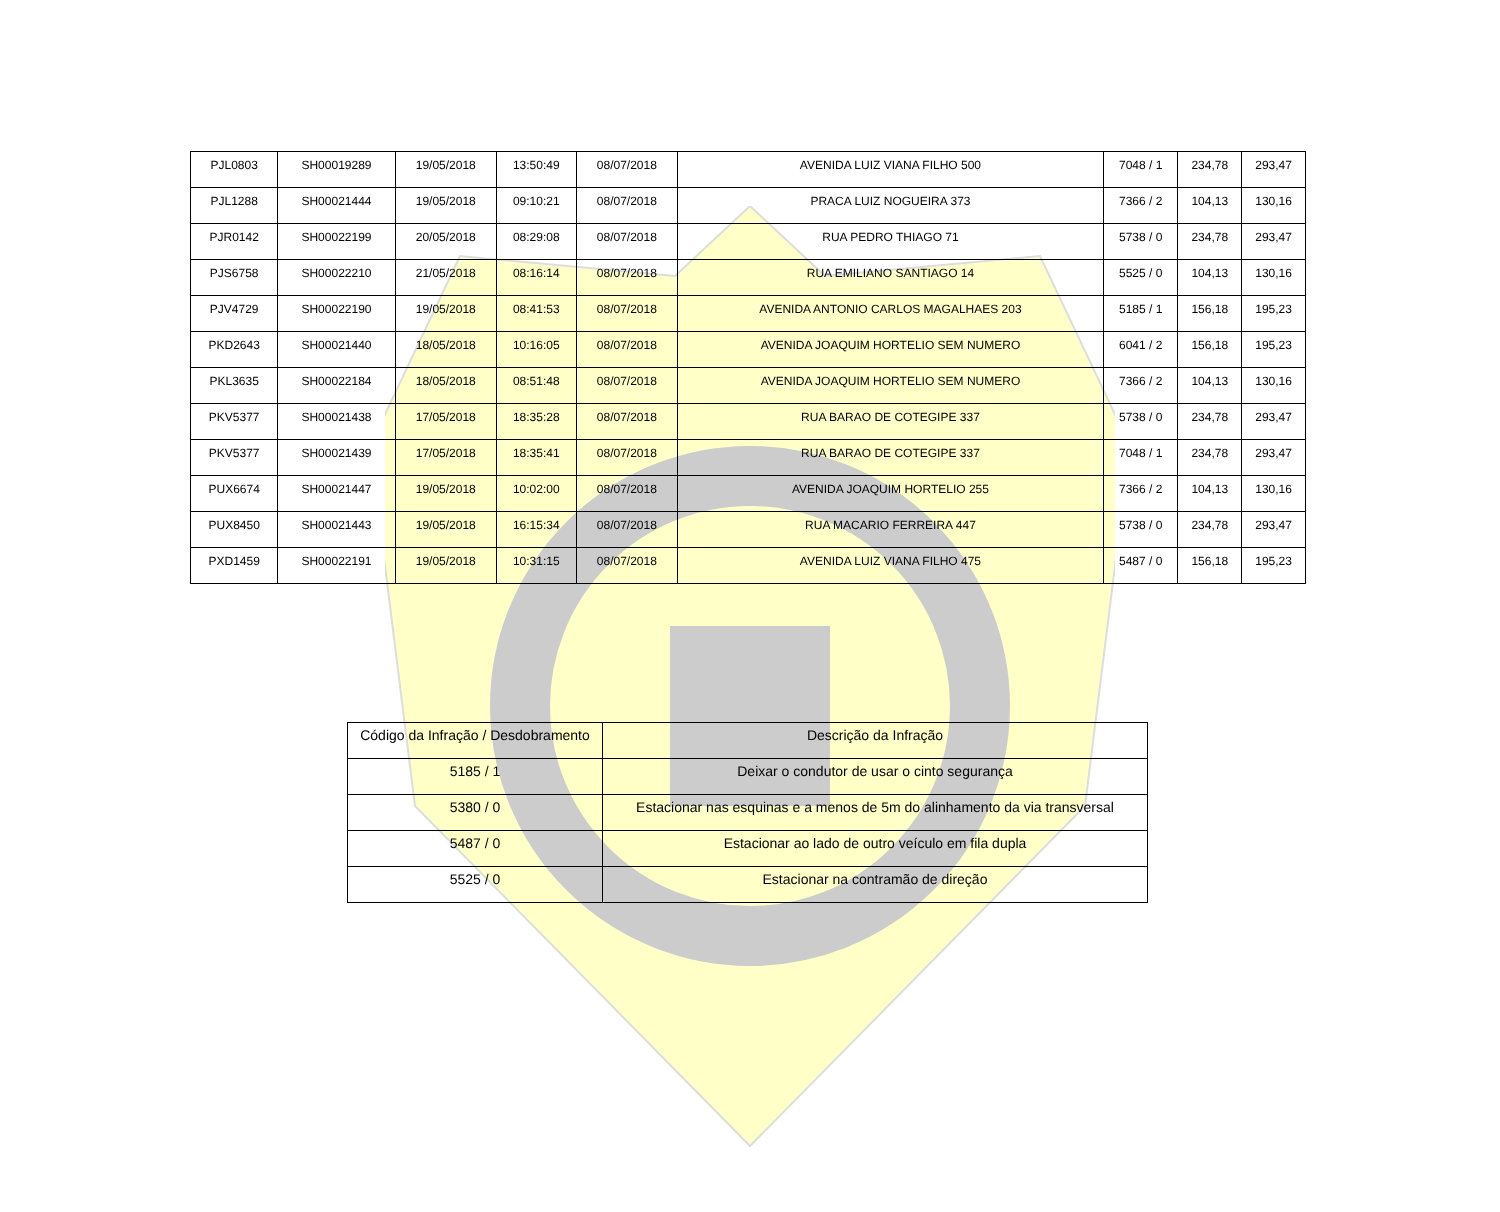| PJL0803 | SH00019289 | 19/05/2018 | 13:50:49 | 08/07/2018 | AVENIDA LUIZ VIANA FILHO 500 | 7048 / 1 | 234,78 | 293,47 |
| PJL1288 | SH00021444 | 19/05/2018 | 09:10:21 | 08/07/2018 | PRACA LUIZ NOGUEIRA 373 | 7366 / 2 | 104,13 | 130,16 |
| PJR0142 | SH00022199 | 20/05/2018 | 08:29:08 | 08/07/2018 | RUA PEDRO THIAGO 71 | 5738 / 0 | 234,78 | 293,47 |
| PJS6758 | SH00022210 | 21/05/2018 | 08:16:14 | 08/07/2018 | RUA EMILIANO SANTIAGO 14 | 5525 / 0 | 104,13 | 130,16 |
| PJV4729 | SH00022190 | 19/05/2018 | 08:41:53 | 08/07/2018 | AVENIDA ANTONIO CARLOS MAGALHAES 203 | 5185 / 1 | 156,18 | 195,23 |
| PKD2643 | SH00021440 | 18/05/2018 | 10:16:05 | 08/07/2018 | AVENIDA JOAQUIM HORTELIO SEM NUMERO | 6041 / 2 | 156,18 | 195,23 |
| PKL3635 | SH00022184 | 18/05/2018 | 08:51:48 | 08/07/2018 | AVENIDA JOAQUIM HORTELIO SEM NUMERO | 7366 / 2 | 104,13 | 130,16 |
| PKV5377 | SH00021438 | 17/05/2018 | 18:35:28 | 08/07/2018 | RUA BARAO DE COTEGIPE 337 | 5738 / 0 | 234,78 | 293,47 |
| PKV5377 | SH00021439 | 17/05/2018 | 18:35:41 | 08/07/2018 | RUA BARAO DE COTEGIPE 337 | 7048 / 1 | 234,78 | 293,47 |
| PUX6674 | SH00021447 | 19/05/2018 | 10:02:00 | 08/07/2018 | AVENIDA JOAQUIM HORTELIO 255 | 7366 / 2 | 104,13 | 130,16 |
| PUX8450 | SH00021443 | 19/05/2018 | 16:15:34 | 08/07/2018 | RUA MACARIO FERREIRA 447 | 5738 / 0 | 234,78 | 293,47 |
| PXD1459 | SH00022191 | 19/05/2018 | 10:31:15 | 08/07/2018 | AVENIDA LUIZ VIANA FILHO 475 | 5487 / 0 | 156,18 | 195,23 |
| Código da Infração / Desdobramento | Descrição da Infração |
| --- | --- |
| 5185 / 1 | Deixar o condutor de usar o cinto segurança |
| 5380 / 0 | Estacionar nas esquinas e a menos de 5m do alinhamento da via transversal |
| 5487 / 0 | Estacionar ao lado de outro veículo em fila dupla |
| 5525 / 0 | Estacionar na contramão de direção |